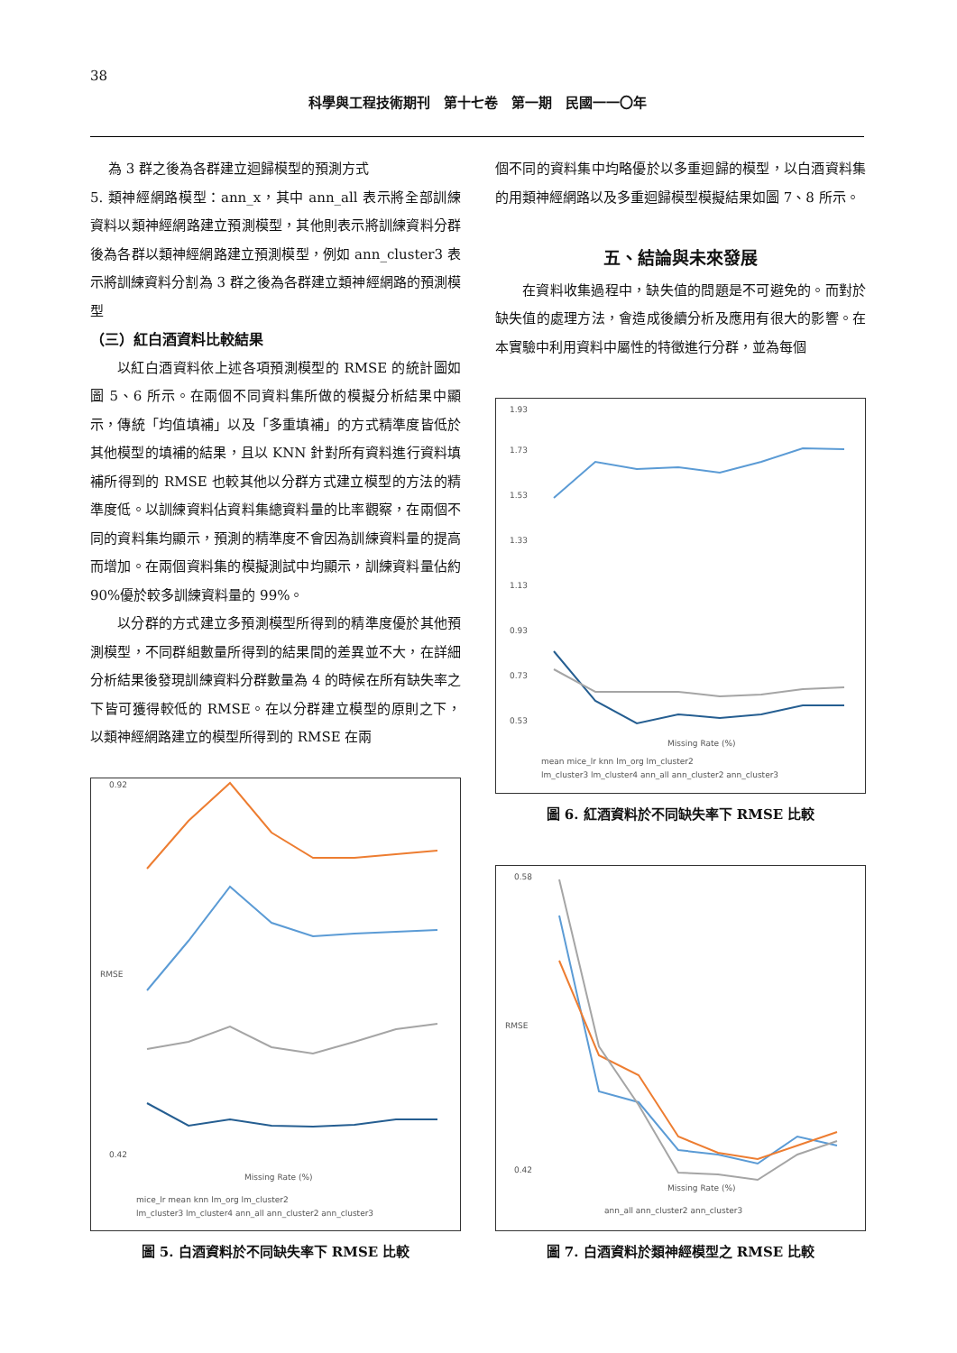38
科學與工程技術期刊　第十七卷　第一期　民國一一〇年
為 3 群之後為各群建立迴歸模型的預測方式
5. 類神經網路模型：ann_x，其中 ann_all 表示將全部訓練資料以類神經網路建立預測模型，其他則表示將訓練資料分群後為各群以類神經網路建立預測模型，例如 ann_cluster3 表示將訓練資料分割為 3 群之後為各群建立類神經網路的預測模型
（三）紅白酒資料比較結果
以紅白酒資料依上述各項預測模型的 RMSE 的統計圖如圖 5、6 所示。在兩個不同資料集所做的模擬分析結果中顯示，傳統「均值填補」以及「多重填補」的方式精準度皆低於其他模型的填補的結果，且以 KNN 針對所有資料進行資料填補所得到的 RMSE 也較其他以分群方式建立模型的方法的精準度低。以訓練資料佔資料集總資料量的比率觀察，在兩個不同的資料集均顯示，預測的精準度不會因為訓練資料量的提高而增加。在兩個資料集的模擬測試中均顯示，訓練資料量佔約 90%優於較多訓練資料量的 99%。
以分群的方式建立多預測模型所得到的精準度優於其他預測模型，不同群組數量所得到的結果間的差異並不大，在詳細分析結果後發現訓練資料分群數量為 4 的時候在所有缺失率之下皆可獲得較低的 RMSE。在以分群建立模型的原則之下，以類神經網路建立的模型所得到的 RMSE 在兩
0.92
0.42
RMSE
Missing Rate (%)
mice_lr mean knn lm_org lm_cluster2
lm_cluster3 lm_cluster4 ann_all ann_cluster2 ann_cluster3
圖 5. 白酒資料於不同缺失率下 RMSE 比較
個不同的資料集中均略優於以多重迴歸的模型，以白酒資料集的用類神經網路以及多重迴歸模型模擬結果如圖 7、8 所示。
五、結論與未來發展
在資料收集過程中，缺失值的問題是不可避免的。而對於缺失值的處理方法，會造成後續分析及應用有很大的影響。在本實驗中利用資料中屬性的特徵進行分群，並為每個
1.93
1.73
1.53
1.33
1.13
0.93
0.73
0.53
Missing Rate (%)
mean mice_lr knn lm_org lm_cluster2
lm_cluster3 lm_cluster4 ann_all ann_cluster2 ann_cluster3
圖 6. 紅酒資料於不同缺失率下 RMSE 比較
0.58
0.42
RMSE
Missing Rate (%)
ann_all ann_cluster2 ann_cluster3
圖 7. 白酒資料於類神經模型之 RMSE 比較